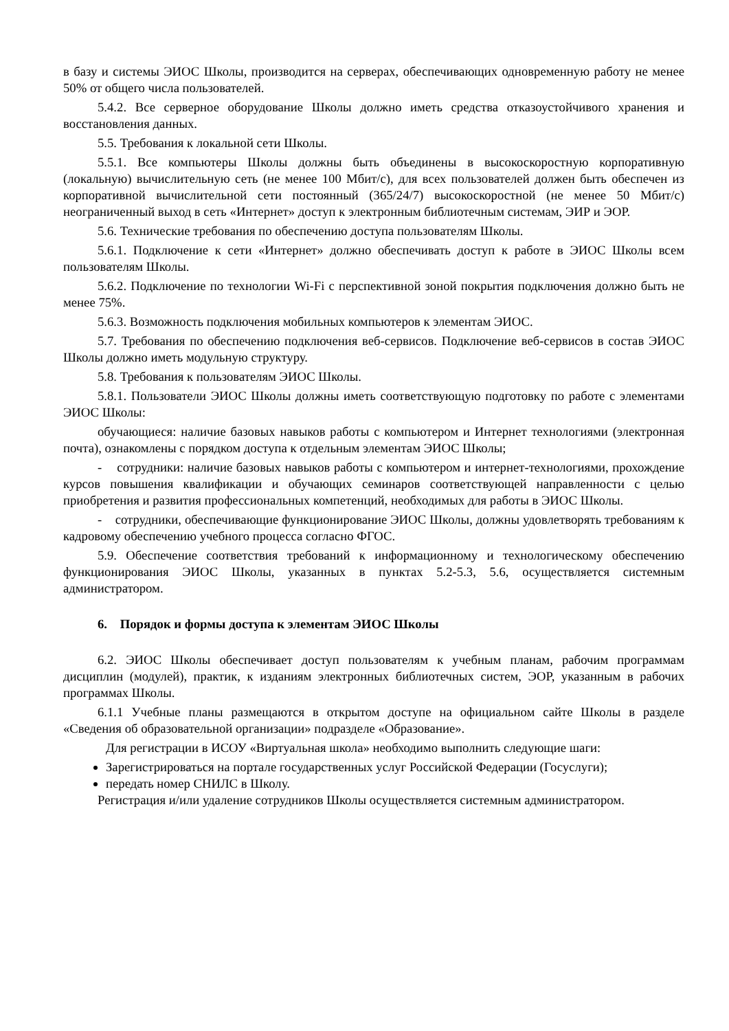в базу и системы ЭИОС Школы, производится на серверах, обеспечивающих одновременную работу не менее 50% от общего числа пользователей.
5.4.2. Все серверное оборудование Школы должно иметь средства отказоустойчивого хранения и восстановления данных.
5.5. Требования к локальной сети Школы.
5.5.1. Все компьютеры Школы должны быть объединены в высокоскоростную корпоративную (локальную) вычислительную сеть (не менее 100 Мбит/с), для всех пользователей должен быть обеспечен из корпоративной вычислительной сети постоянный (365/24/7) высокоскоростной (не менее 50 Мбит/с) неограниченный выход в сеть «Интернет» доступ к электронным библиотечным системам, ЭИР и ЭОР.
5.6. Технические требования по обеспечению доступа пользователям Школы.
5.6.1. Подключение к сети «Интернет» должно обеспечивать доступ к работе в ЭИОС Школы всем пользователям Школы.
5.6.2. Подключение по технологии Wi-Fi с перспективной зоной покрытия подключения должно быть не менее 75%.
5.6.3. Возможность подключения мобильных компьютеров к элементам ЭИОС.
5.7. Требования по обеспечению подключения веб-сервисов. Подключение веб-сервисов в состав ЭИОС Школы должно иметь модульную структуру.
5.8. Требования к пользователям ЭИОС Школы.
5.8.1. Пользователи ЭИОС Школы должны иметь соответствующую подготовку по работе с элементами ЭИОС Школы:
обучающиеся: наличие базовых навыков работы с компьютером и Интернет технологиями (электронная почта), ознакомлены с порядком доступа к отдельным элементам ЭИОС Школы;
- сотрудники: наличие базовых навыков работы с компьютером и интернет-технологиями, прохождение курсов повышения квалификации и обучающих семинаров соответствующей направленности с целью приобретения и развития профессиональных компетенций, необходимых для работы в ЭИОС Школы.
- сотрудники, обеспечивающие функционирование ЭИОС Школы, должны удовлетворять требованиям к кадровому обеспечению учебного процесса согласно ФГОС.
5.9. Обеспечение соответствия требований к информационному и технологическому обеспечению функционирования ЭИОС Школы, указанных в пунктах 5.2-5.3, 5.6, осуществляется системным администратором.
6. Порядок и формы доступа к элементам ЭИОС Школы
6.2. ЭИОС Школы обеспечивает доступ пользователям к учебным планам, рабочим программам дисциплин (модулей), практик, к изданиям электронных библиотечных систем, ЭОР, указанным в рабочих программах Школы.
6.1.1 Учебные планы размещаются в открытом доступе на официальном сайте Школы в разделе «Сведения об образовательной организации» подразделе «Образование».
Для регистрации в ИСОУ «Виртуальная школа» необходимо выполнить следующие шаги:
Зарегистрироваться на портале государственных услуг Российской Федерации (Госуслуги);
передать номер СНИЛС в Школу.
Регистрация и/или удаление сотрудников Школы осуществляется системным администратором.